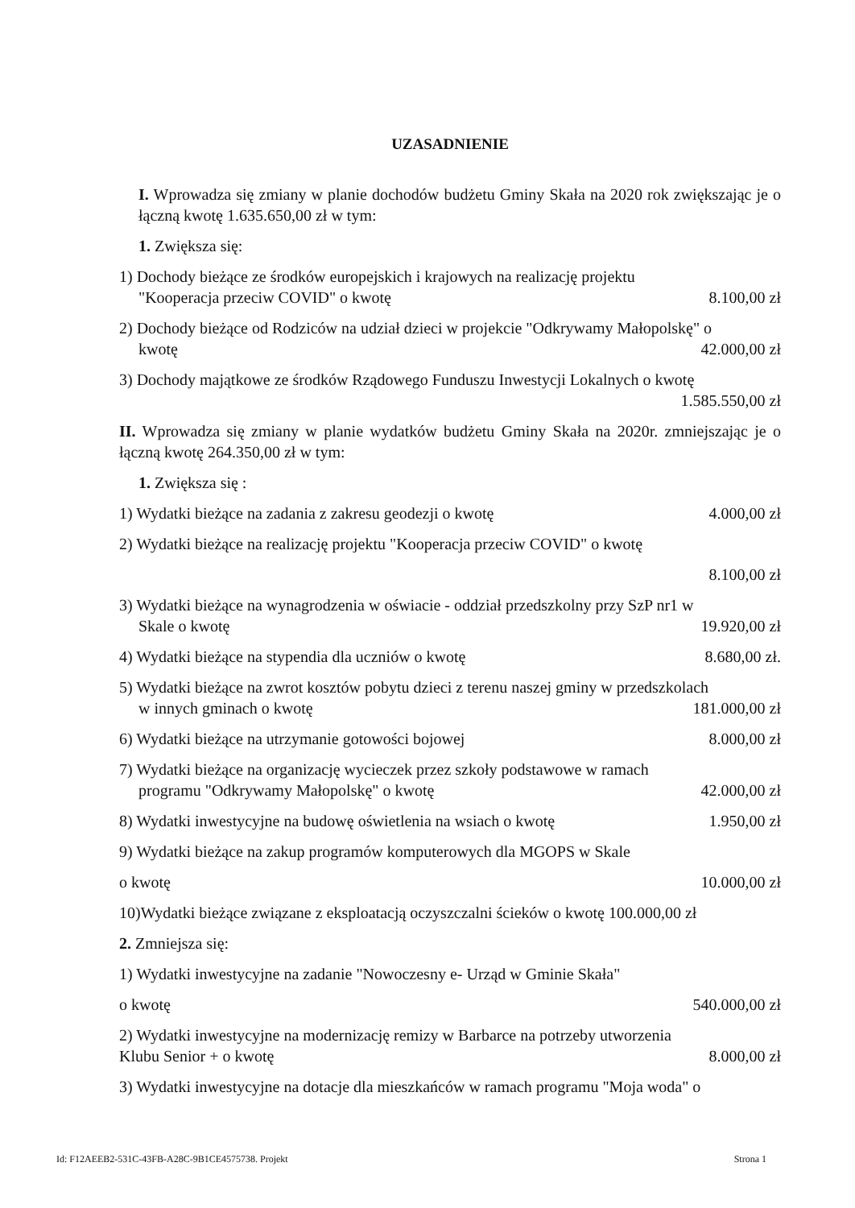UZASADNIENIE
I. Wprowadza się zmiany w planie dochodów budżetu Gminy Skała na 2020 rok zwiększając je o łączną kwotę 1.635.650,00 zł w tym:
1. Zwiększa się:
1) Dochody bieżące ze środków europejskich i krajowych na realizację projektu
"Kooperacja przeciw COVID" o kwotę 8.100,00 zł
2) Dochody bieżące od Rodziców na udział dzieci w projekcie "Odkrywamy Małopolskę" o
kwotę 42.000,00 zł
3) Dochody majątkowe ze środków Rządowego Funduszu Inwestycji Lokalnych o kwotę
1.585.550,00 zł
II. Wprowadza się zmiany w planie wydatków budżetu Gminy Skała na 2020r. zmniejszając je o łączną kwotę 264.350,00 zł w tym:
1. Zwiększa się :
1) Wydatki bieżące na zadania z zakresu geodezji o kwotę 4.000,00 zł
2) Wydatki bieżące na realizację projektu "Kooperacja przeciw COVID" o kwotę
8.100,00 zł
3) Wydatki bieżące na wynagrodzenia w oświacie - oddział przedszkolny przy SzP nr1 w
Skale o kwotę 19.920,00 zł
4) Wydatki bieżące na stypendia dla uczniów o kwotę 8.680,00 zł.
5) Wydatki bieżące na zwrot kosztów pobytu dzieci z terenu naszej gminy w przedszkolach
w innych gminach o kwotę 181.000,00 zł
6) Wydatki bieżące na utrzymanie gotowości bojowej 8.000,00 zł
7) Wydatki bieżące na organizację wycieczek przez szkoły podstawowe w ramach
programu "Odkrywamy Małopolskę" o kwotę 42.000,00 zł
8) Wydatki inwestycyjne na budowę oświetlenia na wsiach o kwotę 1.950,00 zł
9) Wydatki bieżące na zakup programów komputerowych dla MGOPS w Skale
o kwotę 10.000,00 zł
10)Wydatki bieżące związane z eksploatacją oczyszczalni ścieków o kwotę 100.000,00 zł
2. Zmniejsza się:
1) Wydatki inwestycyjne na zadanie "Nowoczesny e- Urząd w Gminie Skała"
o kwotę 540.000,00 zł
2) Wydatki inwestycyjne na modernizację remizy w Barbarce na potrzeby utworzenia
Klubu Senior + o kwotę 8.000,00 zł
3) Wydatki inwestycyjne na dotacje dla mieszkańców w ramach programu "Moja woda" o
Id: F12AEEB2-531C-43FB-A28C-9B1CE4575738. Projekt Strona 1